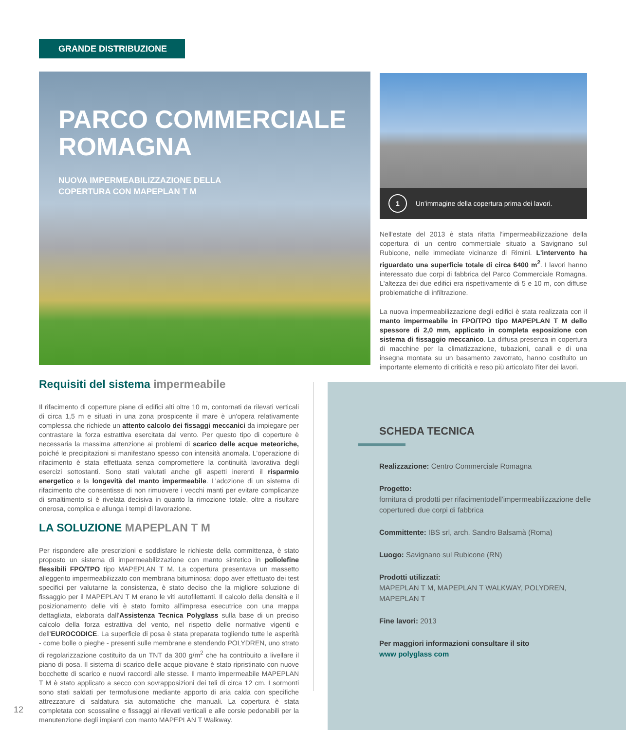GRANDE DISTRIBUZIONE
PARCO COMMERCIALE
ROMAGNA
NUOVA IMPERMEABILIZZAZIONE DELLA
COPERTURA CON MAPEPLAN T M
1 Un'immagine della copertura prima dei lavori.
Nell'estate del 2013 è stata rifatta l'impermeabilizzazione della copertura di un centro commerciale situato a Savignano sul Rubicone, nelle immediate vicinanze di Rimini. L'intervento ha riguardato una superficie totale di circa 6400 m<sup>2</sup>. I lavori hanno interessato due corpi di fabbrica del Parco Commerciale Romagna. L'altezza dei due edifici era rispettivamente di 5 e 10 m, con diffuse problematiche di infiltrazione.
La nuova impermeabilizzazione degli edifici è stata realizzata con il manto impermeabile in FPO/TPO tipo MAPEPLAN T M dello spessore di 2,0 mm, applicato in completa esposizione con sistema di fissaggio meccanico. La diffusa presenza in copertura di macchine per la climatizzazione, tubazioni, canali e di una insegna montata su un basamento zavorrato, hanno costituito un importante elemento di criticità e reso più articolato l'iter dei lavori.
Requisiti del sistema impermeabile
Il rifacimento di coperture piane di edifici alti oltre 10 m, contornati da rilevati verticali di circa 1,5 m e situati in una zona prospicente il mare è un'opera relativamente complessa che richiede un attento calcolo dei fissaggi meccanici da impiegare per contrastare la forza estrattiva esercitata dal vento. Per questo tipo di coperture è necessaria la massima attenzione ai problemi di scarico delle acque meteoriche, poiché le precipitazioni si manifestano spesso con intensità anomala. L'operazione di rifacimento è stata effettuata senza compromettere la continuità lavorativa degli esercizi sottostanti. Sono stati valutati anche gli aspetti inerenti il risparmio energetico e la longevità del manto impermeabile. L'adozione di un sistema di rifacimento che consentisse di non rimuovere i vecchi manti per evitare complicanze di smaltimento si è rivelata decisiva in quanto la rimozione totale, oltre a risultare onerosa, complica e allunga i tempi di lavorazione.
LA SOLUZIONE MAPEPLAN T M
Per rispondere alle prescrizioni e soddisfare le richieste della committenza, è stato proposto un sistema di impermeabilizzazione con manto sintetico in poliolefine flessibili FPO/TPO tipo MAPEPLAN T M. La copertura presentava un massetto alleggerito impermeabilizzato con membrana bituminosa; dopo aver effettuato dei test specifici per valutarne la consistenza, è stato deciso che la migliore soluzione di fissaggio per il MAPEPLAN T M erano le viti autofilettanti. Il calcolo della densità e il posizionamento delle viti è stato fornito all'impresa esecutrice con una mappa dettagliata, elaborata dall'Assistenza Tecnica Polyglass sulla base di un preciso calcolo della forza estrattiva del vento, nel rispetto delle normative vigenti e dell'EUROCODICE. La superficie di posa è stata preparata togliendo tutte le asperità - come bolle o pieghe - presenti sulle membrane e stendendo POLYDREN, uno strato di regolarizzazione costituito da un TNT da 300 g/m<sup>2</sup> che ha contribuito a livellare il piano di posa. Il sistema di scarico delle acque piovane è stato ripristinato con nuove bocchette di scarico e nuovi raccordi alle stesse. Il manto impermeabile MAPEPLAN T M è stato applicato a secco con sovrapposizioni dei teli di circa 12 cm. I sormonti sono stati saldati per termofusione mediante apporto di aria calda con specifiche attrezzature di saldatura sia automatiche che manuali. La copertura è stata completata con scossaline e fissaggi ai rilevati verticali e alle corsie pedonabili per la manutenzione degli impianti con manto MAPEPLAN T Walkway.
SCHEDA TECNICA
Realizzazione: Centro Commerciale Romagna
Progetto:
fornitura di prodotti per rifacimentodell'impermeabilizzazione delle coperturedi due corpi di fabbrica
Committente: IBS srl, arch. Sandro Balsamà (Roma)
Luogo: Savignano sul Rubicone (RN)
Prodotti utilizzati:
MAPEPLAN T M, MAPEPLAN T WALKWAY, POLYDREN, MAPEPLAN T
Fine lavori: 2013
Per maggiori informazioni consultare il sito
www polyglass com
12